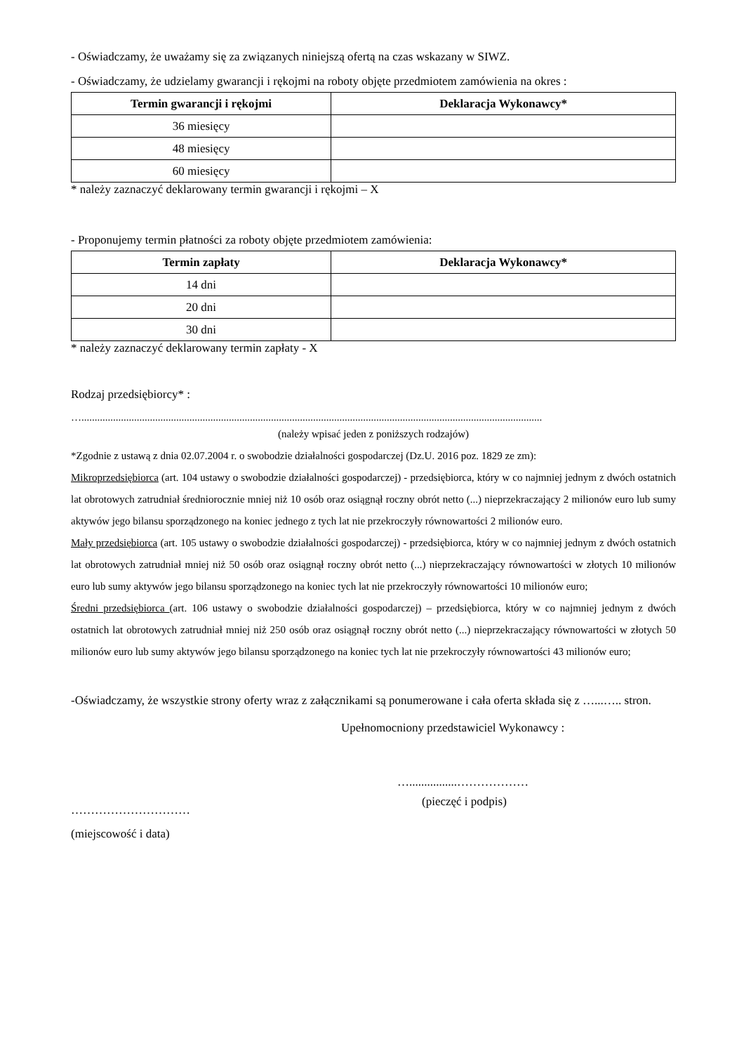- Oświadczamy, że uważamy się za związanych niniejszą ofertą na czas wskazany w SIWZ.
- Oświadczamy, że udzielamy gwarancji i rękojmi na roboty objęte przedmiotem zamówienia na okres :
| Termin gwarancji i rękojmi | Deklaracja Wykonawcy* |
| --- | --- |
| 36 miesięcy | |
| 48 miesięcy | |
| 60 miesięcy | |
* należy zaznaczyć deklarowany termin gwarancji i rękojmi – X
- Proponujemy termin płatności za roboty objęte przedmiotem zamówienia:
| Termin zapłaty | Deklaracja Wykonawcy* |
| --- | --- |
| 14 dni | |
| 20 dni | |
| 30 dni | |
* należy zaznaczyć deklarowany termin zapłaty - X
Rodzaj przedsiębiorcy* :
…...............................................................................................................................................................................
(należy wpisać jeden z poniższych rodzajów)
*Zgodnie z ustawą z dnia 02.07.2004 r. o swobodzie działalności gospodarczej (Dz.U. 2016 poz. 1829 ze zm):
Mikroprzedsiębiorca (art. 104 ustawy o swobodzie działalności gospodarczej) - przedsiębiorca, który w co najmniej jednym z dwóch ostatnich lat obrotowych zatrudniał średniorocznie mniej niż 10 osób oraz osiągnął roczny obrót netto (...) nieprzekraczający 2 milionów euro lub sumy aktywów jego bilansu sporządzonego na koniec jednego z tych lat nie przekroczyły równowartości 2 milionów euro.
Mały przedsiębiorca (art. 105 ustawy o swobodzie działalności gospodarczej) - przedsiębiorca, który w co najmniej jednym z dwóch ostatnich lat obrotowych zatrudniał mniej niż 50 osób oraz osiągnął roczny obrót netto (...) nieprzekraczający równowartości w złotych 10 milionów euro lub sumy aktywów jego bilansu sporządzonego na koniec tych lat nie przekroczyły równowartości 10 milionów euro;
Średni przedsiębiorca (art. 106 ustawy o swobodzie działalności gospodarczej) – przedsiębiorca, który w co najmniej jednym z dwóch ostatnich lat obrotowych zatrudniał mniej niż 250 osób oraz osiągnął roczny obrót netto (...) nieprzekraczający równowartości w złotych 50 milionów euro lub sumy aktywów jego bilansu sporządzonego na koniec tych lat nie przekroczyły równowartości 43 milionów euro;
-Oświadczamy, że wszystkie strony oferty wraz z załącznikami są ponumerowane i cała oferta składa się z …...….. stron.
Upełnomocniony przedstawiciel Wykonawcy :
…................………………
…………………………
(pieczęć i podpis)
(miejscowość i data)